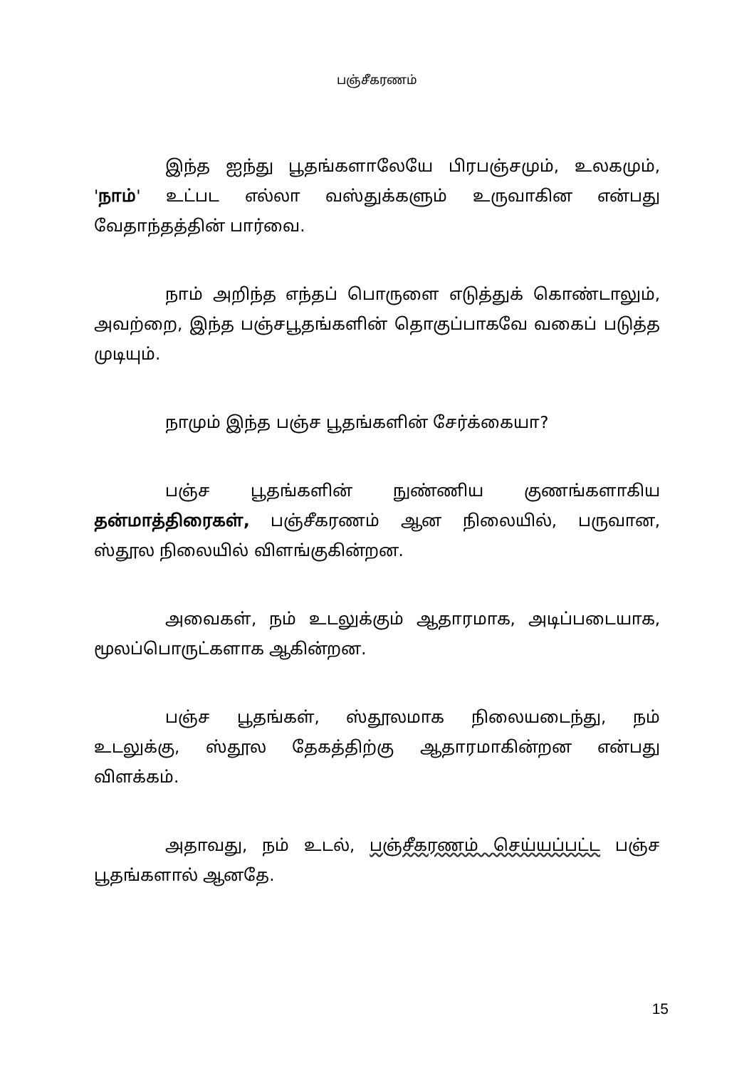பஞ்சீகரணம்
இந்த ஐந்து பூதங்களாலேயே பிரபஞ்சமும், உலகமும், 'நாம்' உட்பட எல்லா வஸ்துக்களும் உருவாகின என்பது வேதாந்தத்தின் பார்வை.
நாம் அறிந்த எந்தப் பொருளை எடுத்துக் கொண்டாலும், அவற்றை, இந்த பஞ்சபூதங்களின் தொகுப்பாகவே வகைப் படுத்த முடியும்.
நாமும் இந்த பஞ்ச பூதங்களின் சேர்க்கையா?
பஞ்ச பூதங்களின் நுண்ணிய குணங்களாகிய தன்மாத்திரைகள், பஞ்சீகரணம் ஆன நிலையில், பருவான, ஸ்தூல நிலையில் விளங்குகின்றன.
அவைகள், நம் உடலுக்கும் ஆதாரமாக, அடிப்படையாக, மூலப்பொருட்களாக ஆகின்றன.
பஞ்ச பூதங்கள், ஸ்தூலமாக நிலையடைந்து, நம் உடலுக்கு, ஸ்தூல தேகத்திற்கு ஆதாரமாகின்றன என்பது விளக்கம்.
அதாவது, நம் உடல், பஞ்சீகரணம் செய்யப்பட்ட பஞ்ச பூதங்களால் ஆனதே.
15